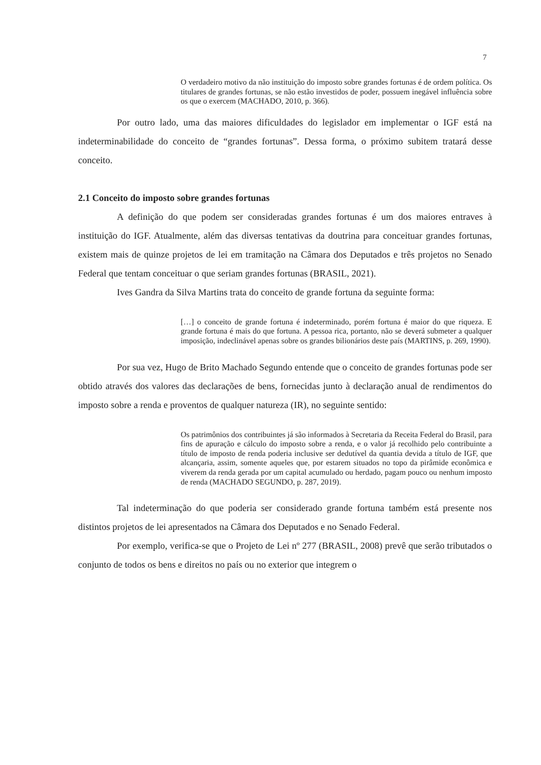7
O verdadeiro motivo da não instituição do imposto sobre grandes fortunas é de ordem política. Os titulares de grandes fortunas, se não estão investidos de poder, possuem inegável influência sobre os que o exercem (MACHADO, 2010, p. 366).
Por outro lado, uma das maiores dificuldades do legislador em implementar o IGF está na indeterminabilidade do conceito de “grandes fortunas”. Dessa forma, o próximo subitem tratará desse conceito.
2.1 Conceito do imposto sobre grandes fortunas
A definição do que podem ser consideradas grandes fortunas é um dos maiores entraves à instituição do IGF. Atualmente, além das diversas tentativas da doutrina para conceituar grandes fortunas, existem mais de quinze projetos de lei em tramitação na Câmara dos Deputados e três projetos no Senado Federal que tentam conceituar o que seriam grandes fortunas (BRASIL, 2021).
Ives Gandra da Silva Martins trata do conceito de grande fortuna da seguinte forma:
[…] o conceito de grande fortuna é indeterminado, porém fortuna é maior do que riqueza. E grande fortuna é mais do que fortuna. A pessoa rica, portanto, não se deverá submeter a qualquer imposição, indeclinável apenas sobre os grandes bilionários deste país (MARTINS, p. 269, 1990).
Por sua vez, Hugo de Brito Machado Segundo entende que o conceito de grandes fortunas pode ser obtido através dos valores das declarações de bens, fornecidas junto à declaração anual de rendimentos do imposto sobre a renda e proventos de qualquer natureza (IR), no seguinte sentido:
Os patrimônios dos contribuintes já são informados à Secretaria da Receita Federal do Brasil, para fins de apuração e cálculo do imposto sobre a renda, e o valor já recolhido pelo contribuinte a título de imposto de renda poderia inclusive ser dedutível da quantia devida a título de IGF, que alcançaria, assim, somente aqueles que, por estarem situados no topo da pirâmide econômica e viverem da renda gerada por um capital acumulado ou herdado, pagam pouco ou nenhum imposto de renda (MACHADO SEGUNDO, p. 287, 2019).
Tal indeterminação do que poderia ser considerado grande fortuna também está presente nos distintos projetos de lei apresentados na Câmara dos Deputados e no Senado Federal.
Por exemplo, verifica-se que o Projeto de Lei nº 277 (BRASIL, 2008) prevê que serão tributados o conjunto de todos os bens e direitos no país ou no exterior que integrem o